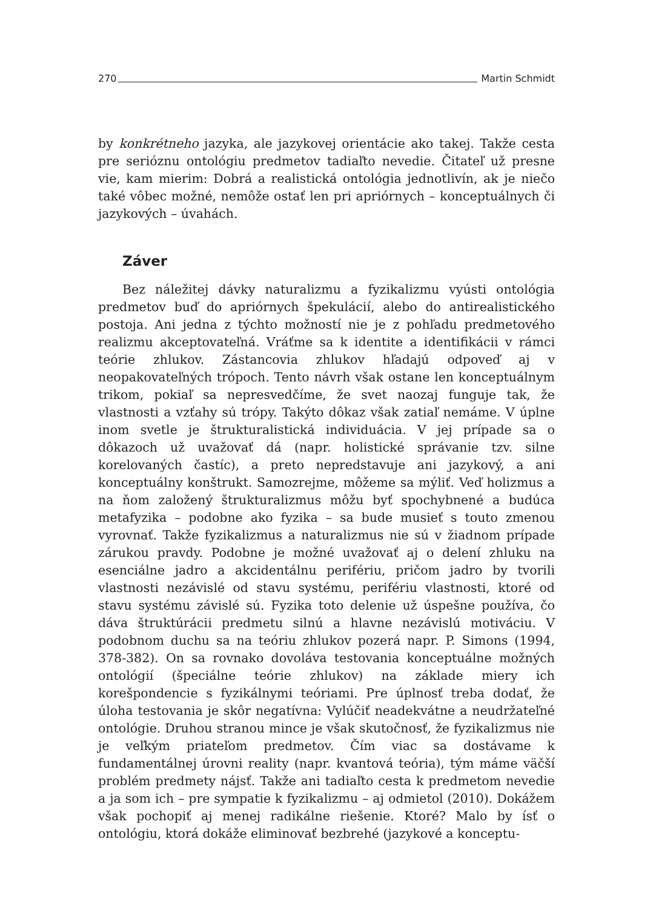270 Martin Schmidt
by konkrétneho jazyka, ale jazykovej orientácie ako takej. Takže cesta pre serióznu ontológiu predmetov tadiaľto nevedie. Čitateľ už presne vie, kam mierim: Dobrá a realistická ontológia jednotlivín, ak je niečo také vôbec možné, nemôže ostať len pri apriórnych – konceptuálnych či jazykových – úvahách.
Záver
Bez náležitej dávky naturalizmu a fyzikalizmu vyústi ontológia predmetov buď do apriórnych špekulácií, alebo do antirealistického postoja. Ani jedna z týchto možností nie je z pohľadu predmetového realizmu akceptovateľná. Vráťme sa k identite a identifikácii v rámci teórie zhlukov. Zástancovia zhlukov hľadajú odpoveď aj v neopakovateľných trópoch. Tento návrh však ostane len konceptuálnym trikom, pokiaľ sa nepresvedčíme, že svet naozaj funguje tak, že vlastnosti a vzťahy sú trópy. Takýto dôkaz však zatiaľ nemáme. V úplne inom svetle je štrukturalistická individuácia. V jej prípade sa o dôkazoch už uvažovať dá (napr. holistické správanie tzv. silne korelovaných častíc), a preto nepredstavuje ani jazykový, a ani konceptuálny konštrukt. Samozrejme, môžeme sa mýliť. Veď holizmus a na ňom založený štrukturalizmus môžu byť spochybnené a budúca metafyzika – podobne ako fyzika – sa bude musieť s touto zmenou vyrovnať. Takže fyzikalizmus a naturalizmus nie sú v žiadnom prípade zárukou pravdy. Podobne je možné uvažovať aj o delení zhluku na esenciálne jadro a akcidentálnu perifériu, pričom jadro by tvorili vlastnosti nezávislé od stavu systému, perifériu vlastnosti, ktoré od stavu systému závislé sú. Fyzika toto delenie už úspešne používa, čo dáva štruktúrácii predmetu silnú a hlavne nezávislú motiváciu. V podobnom duchu sa na teóriu zhlukov pozerá napr. P. Simons (1994, 378-382). On sa rovnako dovoláva testovania konceptuálne možných ontológií (špeciálne teórie zhlukov) na základe miery ich korešpondencie s fyzikálnymi teóriami. Pre úplnosť treba dodať, že úloha testovania je skôr negatívna: Vylúčiť neadekvátne a neudržateľné ontológie. Druhou stranou mince je však skutočnosť, že fyzikalizmus nie je veľkým priateľom predmetov. Čím viac sa dostávame k fundamentálnej úrovni reality (napr. kvantová teória), tým máme väčší problém predmety nájsť. Takže ani tadiaľto cesta k predmetom nevedie a ja som ich – pre sympatie k fyzikalizmu – aj odmietol (2010). Dokážem však pochopiť aj menej radikálne riešenie. Ktoré? Malo by ísť o ontológiu, ktorá dokáže eliminovať bezbrehé (jazykové a konceptu-